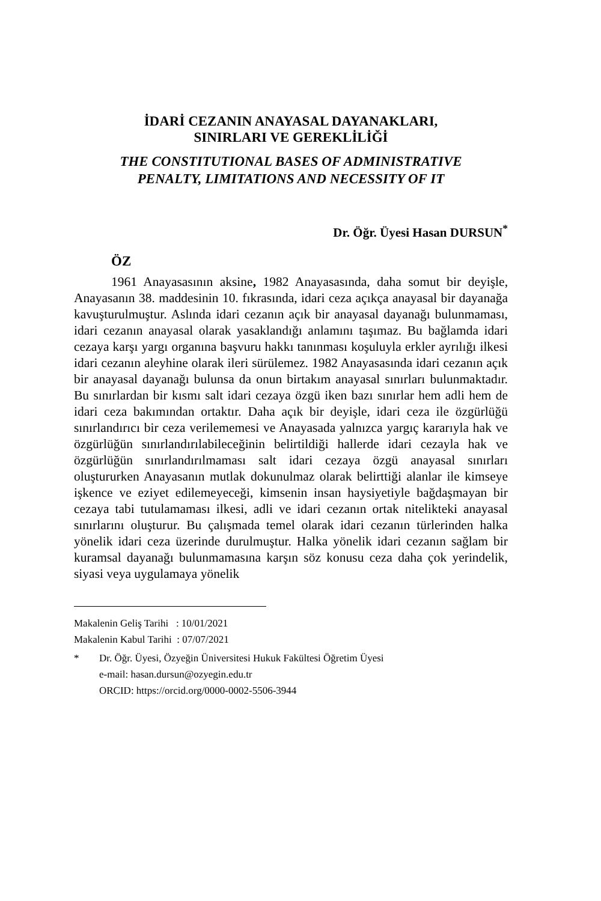İDARİ CEZANIN ANAYASAL DAYANAKLARI,
SINIRLARI VE GEREKLİLİĞİ
THE CONSTITUTIONAL BASES OF ADMINISTRATIVE
PENALTY, LIMITATIONS AND NECESSITY OF IT
Dr. Öğr. Üyesi Hasan DURSUN<sup>*</sup>
ÖZ
1961 Anayasasının aksine, 1982 Anayasasında, daha somut bir deyişle, Anayasanın 38. maddesinin 10. fıkrasında, idari ceza açıkça anayasal bir dayanağa kavuşturulmuştur. Aslında idari cezanın açık bir anayasal dayanağı bulunmaması, idari cezanın anayasal olarak yasaklandığı anlamını taşımaz. Bu bağlamda idari cezaya karşı yargı organına başvuru hakkı tanınması koşuluyla erkler ayrılığı ilkesi idari cezanın aleyhine olarak ileri sürülemez. 1982 Anayasasında idari cezanın açık bir anayasal dayanağı bulunsa da onun birtakım anayasal sınırları bulunmaktadır. Bu sınırlardan bir kısmı salt idari cezaya özgü iken bazı sınırlar hem adli hem de idari ceza bakımından ortaktır. Daha açık bir deyişle, idari ceza ile özgürlüğü sınırlandırıcı bir ceza verilememesi ve Anayasada yalnızca yargıç kararıyla hak ve özgürlüğün sınırlandırılabileceğinin belirtildiği hallerde idari cezayla hak ve özgürlüğün sınırlandırılmaması salt idari cezaya özgü anayasal sınırları oluştururken Anayasanın mutlak dokunulmaz olarak belirttiği alanlar ile kimseye işkence ve eziyet edilemeyeceği, kimsenin insan haysiyetiyle bağdaşmayan bir cezaya tabi tutulamaması ilkesi, adli ve idari cezanın ortak nitelikteki anayasal sınırlarını oluşturur. Bu çalışmada temel olarak idari cezanın türlerinden halka yönelik idari ceza üzerinde durulmuştur. Halka yönelik idari cezanın sağlam bir kuramsal dayanağı bulunmamasına karşın söz konusu ceza daha çok yerindelik, siyasi veya uygulamaya yönelik
Makalenin Geliş Tarihi : 10/01/2021
Makalenin Kabul Tarihi : 07/07/2021
* Dr. Öğr. Üyesi, Özyeğin Üniversitesi Hukuk Fakültesi Öğretim Üyesi
e-mail: hasan.dursun@ozyegin.edu.tr
ORCID: https://orcid.org/0000-0002-5506-3944